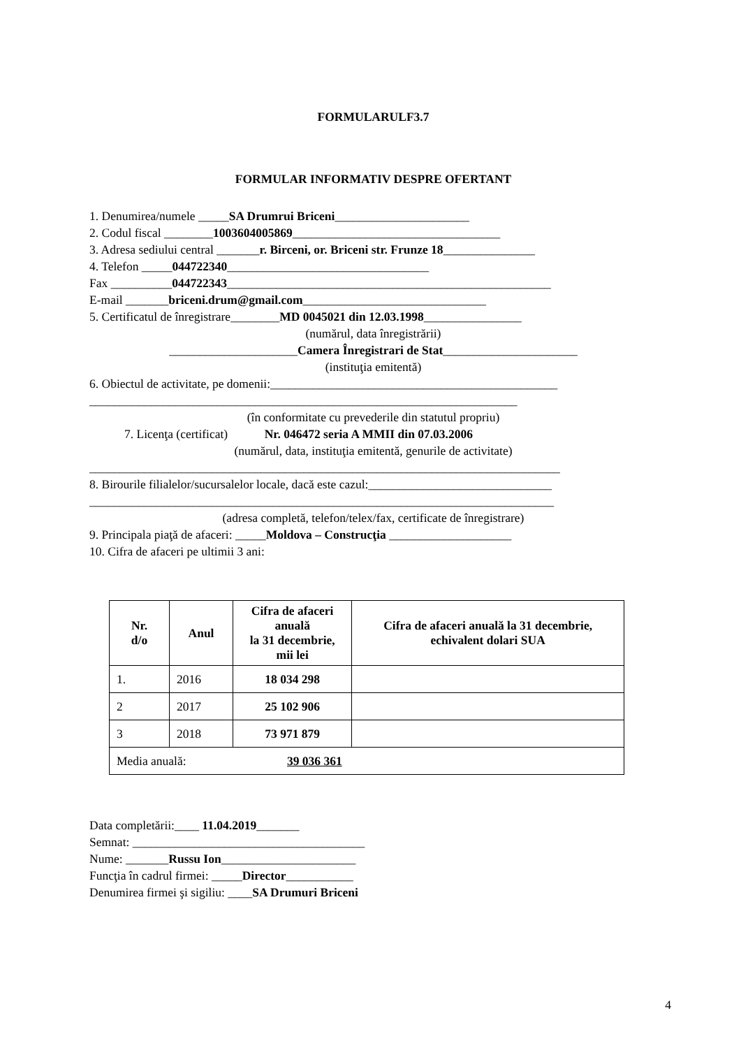FORMULARULF3.7
FORMULAR INFORMATIV DESPRE OFERTANT
1. Denumirea/numele _____SA Drumrui Briceni______________________
2. Codul fiscal ________1003604005869__________________________________
3. Adresa sediului central _______r. Birceni, or. Briceni str. Frunze 18_______________
4. Telefon _____044722340_________________________________
Fax __________044722343_____________________________________________________
E-mail _______briceni.drum@gmail.com______________________________
5. Certificatul de înregistrare________MD 0045021 din 12.03.1998________________
(numărul, data înregistrării)
_____________________Camera Înregistrari de Stat______________________
(instituţia emitentă)
6. Obiectul de activitate, pe domenii:_______________________________________________
______________________________________________________________________
(în conformitate cu prevederile din statutul propriu)
7. Licenţa (certificat) Nr. 046472 seria A MMII din 07.03.2006
(numărul, data, instituţia emitentă, genurile de activitate)
_____________________________________________________________________________
8. Birourile filialelor/sucursalelor locale, dacă este cazul:______________________________
____________________________________________________________________________
(adresa completă, telefon/telex/fax, certificate de înregistrare)
9. Principala piaţă de afaceri: _____Moldova – Construcţia ____________________
10. Cifra de afaceri pe ultimii 3 ani:
| Nr. d/o | Anul | Cifra de afaceri anuală la 31 decembrie, mii lei | Cifra de afaceri anuală la 31 decembrie, echivalent dolari SUA |
| --- | --- | --- | --- |
| 1. | 2016 | 18 034 298 | |
| 2 | 2017 | 25 102 906 | |
| 3 | 2018 | 73 971 879 | |
| Media anuală: 39 036 361 | | | |
Data completării:____ 11.04.2019_______
Semnat: ______________________________________
Nume: _______Russu Ion______________________
Funcţia în cadrul firmei: _____Director___________
Denumirea firmei şi sigiliu: ____SA Drumuri Briceni
4